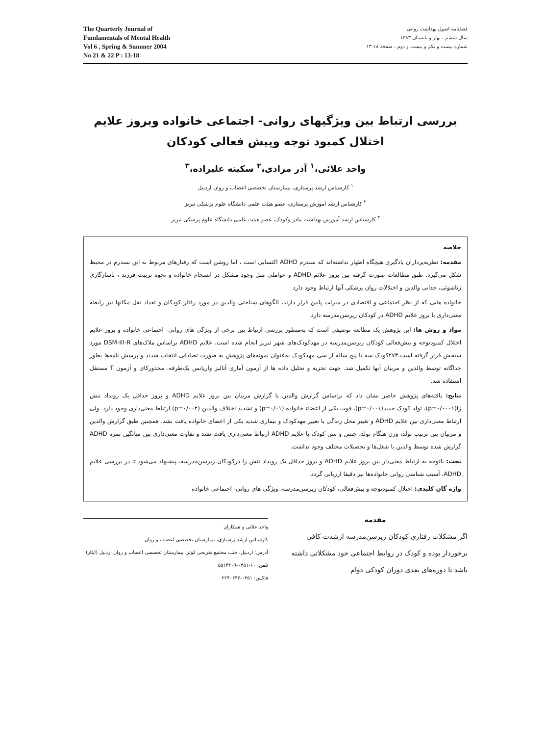The Quarterly Journal of
Fundamentals of Mental Health
Vol 6 , Spring & Summer 2004
No 21 & 22 P : 13-18
فصلنامه اصول بهداشت روانی
سال ششم ، بهار و تابستان ۱۳۸۳
شماره بیست و یکم و بیست و دوم ، صفحه ۱۸-۱۳
بررسی ارتباط بین ویژگیهای روانی- اجتماعی خانواده وبروز علایم
اختلال کمبود توجه وپیش فعالی کودکان
واحد علائی،<sup>۱</sup> آذر مرادی،<sup>۲</sup> سکینه علیزاده،<sup>۳</sup>
<sup>۱</sup> کارشناس ارشد پرستاری، بیمارستان تخصصی اعصاب و روان اردبیل
<sup>۲</sup> کارشناس ارشد آموزش پرستاری، عضو هیئت علمی دانشگاه علوم پزشکی تبریز
<sup>۳</sup> کارشناس ارشد آموزش بهداشت مادر وکودک، عضو هیئت علمی دانشگاه علوم پزشکی تبریز
خلاصه
مقدمه: نظریه‌پردازان یادگیری هیچگاه اظهار نداشته‌اند که سندرم ADHD اکتسابی است ، اما روشن است که رفتارهای مربوط به این سندرم در محیط شکل می‌گیرد. طبق مطالعات صورت گرفته بین بروز علائم ADHD و عواملی مثل وجود مشکل در انسجام خانواده و نحوه تربیت فرزند ، ناسازگاری زناشوئی، جدایی والدین و اختلالات روان پزشکی آنها ارتباط وجود دارد.
خانواده هایی که از نظر اجتماعی و اقتصادی در منزلت پایین قرار دارند، الگوهای شناختی والدین در مورد رفتار کودکان و تعداد نقل مکانها نیز رابطه معنی‌داری با بروز علایم ADHD در کودکان زیرسن‌مدرسه دارد.
مواد و روش ها: این پژوهش یک مطالعه توصیفی است که به‌منظور بررسی ارتباط بین برخی از ویژگی های روانی- اجتماعی خانواده و بروز علایم اختلال کمبودتوجه و بیش‌فعالی کودکان زیرسن‌مدرسه در مهدکودک‌های شهر تبریز انجام شده است. علایم ADHD براساس ملاک‌های DSM-III-R مورد سنجش قرار گرفته است.۲۷۳کودک سه تا پنج ساله از سی مهدکودک به‌عنوان نمونه‌های پژوهش به صورت تصادفی انتخاب شدند و پرسش نامه‌ها بطور جداگانه توسط والدین و مربیان آنها تکمیل شد. جهت تجزیه و تحلیل داده ها از آزمون آماری آنالیز واریانس یک‌طرفه، مجذورکای و آزمون T مستقل استفاده شد.
نتایج: یافته‌های پژوهش حاضر نشان داد که براساس گزارش والدین یا گزارش مربیان بین بروز علایم ADHD و بروز حداقل یک رویداد تنش زا(p=۰/۰۰۰۱)، تولد کودک جدید(p=۰/۰۰۱)، فوت یکی از اعضاء خانواده (p=۰/۰۱) و تشدید اختلاف والدین (p=۰/۰۰۲) ارتباط معنی‌داری وجود دارد. ولی ارتباط معنی‌داری بین علایم ADHD و تغییر محل زندگی یا تغییر مهدکودک و بیماری شدید یکی از اعضای خانواده یافت نشد. همچنین طبق گزارش والدین و مربیان بین ترتیب تولد، وزن هنگام تولد، جنس و سن کودک با علایم ADHD ارتباط معنی‌داری یافت نشد و تفاوت معنی‌داری بین میانگین نمره ADHD گزارش شده توسط والدین با شغل‌ها و تحصیلات مختلف وجود نداشت.
بحث: باتوجه به ارتباط معنی‌دار بین بروز علایم ADHD و بروز حداقل یک رویداد تنش زا درکودکان زیرسن‌مدرسه، پیشنهاد می‌شود تا در بررسی علایم ADHD، آسیب شناسی روانی خانواده‌ها نیز دقیقا ارزیابی گردد.
واژه گان کلیدی: اختلال کمبودتوجه و بیش‌فعالی، کودکان زیرسن‌مدرسه، ویژگی های روانی- اجتماعی خانواده
مقدمه
اگر مشکلات رفتاری کودکان زیرسن‌مدرسه ازشدت کافی برخوردار بوده و کودک در روابط اجتماعی خود مشکلاتی داشته باشد تا دوره‌های بعدی دوران کودکی دوام
واحد علائی و همکاران
کارشناس ارشد پرستاری، بیمارستان تخصصی اعصاب و روان
آدرس: اردبیل، جنب مجتمع تفریحی کوثر، بیمارستان تخصصی اعصاب و روان اردبیل (ایثار)
تلفن: ۱۰-۰۴۵۱-۵۵۱۴۲۰۹
فاکس: ۰۴۵۱-۲۲۴۰۶۳۶